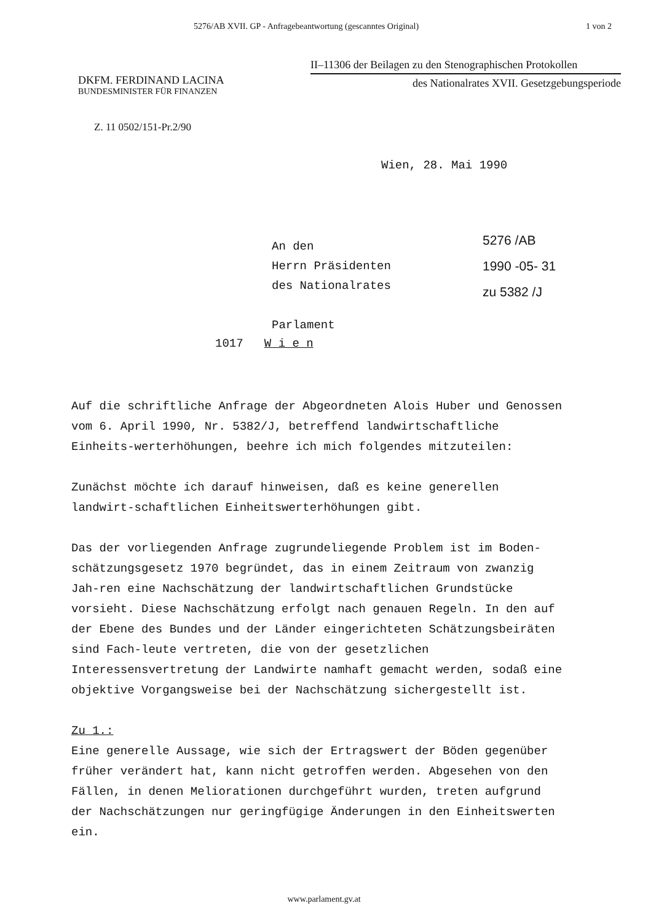5276/AB XVII. GP - Anfragebeantwortung (gescanntes Original) 1 von 2
II–11306 der Beilagen zu den Stenographischen Protokollen
des Nationalrates XVII. Gesetzgebungsperiode
DKFM. FERDINAND LACINA
BUNDESMINISTER FÜR FINANZEN
Z. 11 0502/151-Pr.2/90
Wien, 28. Mai 1990
An den
Herrn Präsidenten
des Nationalrates
Parlament
5276 /AB
1990 -05- 31
zu 5382 /J
1017 W i e n
Auf die schriftliche Anfrage der Abgeordneten Alois Huber und Genossen vom 6. April 1990, Nr. 5382/J, betreffend landwirtschaftliche Einheits-werterhöhungen, beehre ich mich folgendes mitzuteilen:
Zunächst möchte ich darauf hinweisen, daß es keine generellen landwirt-schaftlichen Einheitswerterhöhungen gibt.
Das der vorliegenden Anfrage zugrundeliegende Problem ist im Boden-schätzungsgesetz 1970 begründet, das in einem Zeitraum von zwanzig Jah-ren eine Nachschätzung der landwirtschaftlichen Grundstücke vorsieht. Diese Nachschätzung erfolgt nach genauen Regeln. In den auf der Ebene des Bundes und der Länder eingerichteten Schätzungsbeiräten sind Fach-leute vertreten, die von der gesetzlichen Interessensvertretung der Landwirte namhaft gemacht werden, sodaß eine objektive Vorgangsweise bei der Nachschätzung sichergestellt ist.
Zu 1.:
Eine generelle Aussage, wie sich der Ertragswert der Böden gegenüber früher verändert hat, kann nicht getroffen werden. Abgesehen von den Fällen, in denen Meliorationen durchgeführt wurden, treten aufgrund der Nachschätzungen nur geringfügige Änderungen in den Einheitswerten ein.
www.parlament.gv.at